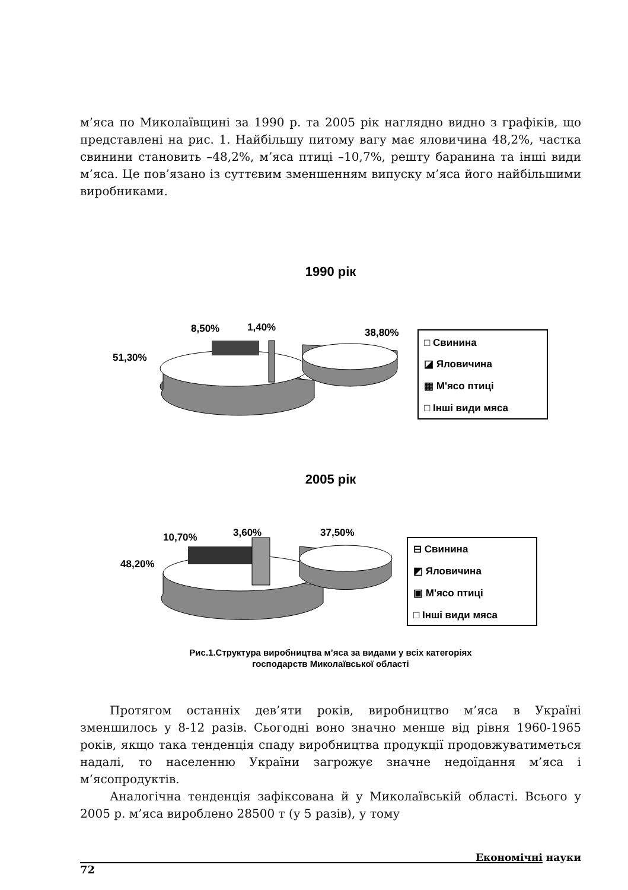м’яса по Миколаївщині за 1990 р. та 2005 рік наглядно видно з графіків, що представлені на рис. 1. Найбільшу питому вагу має яловичина 48,2%, частка свинини становить –48,2%, м’яса птиці –10,7%, решту баранина та інші види м’яса. Це пов’язано із суттєвим зменшенням випуску м’яса його найбільшими виробниками.
1990 рік
51,30%
8,50%
1,40%
38,80%
□ Свинина
◪ Яловичина
▦ М'ясо птиці
□ Інші види мяса
2005 рік
48,20%
10,70%
3,60%
37,50%
⊟ Свинина
◩ Яловичина
▣ М'ясо птиці
□ Інші види мяса
Рис.1.Структура виробництва м’яса за видами у всіх категоріях
господарств Миколаївської області
Протягом останніх дев’яти років, виробництво м’яса в Україні зменшилось у 8-12 разів. Сьогодні воно значно менше від рівня 1960-1965 років, якщо така тенденція спаду виробництва продукції продовжуватиметься надалі, то населенню України загрожує значне недоїдання м’яса і м’ясопродуктів.
Аналогічна тенденція зафіксована й у Миколаївській області. Всього у 2005 р. м’яса вироблено 28500 т (у 5 разів), у тому
Економічні науки
72